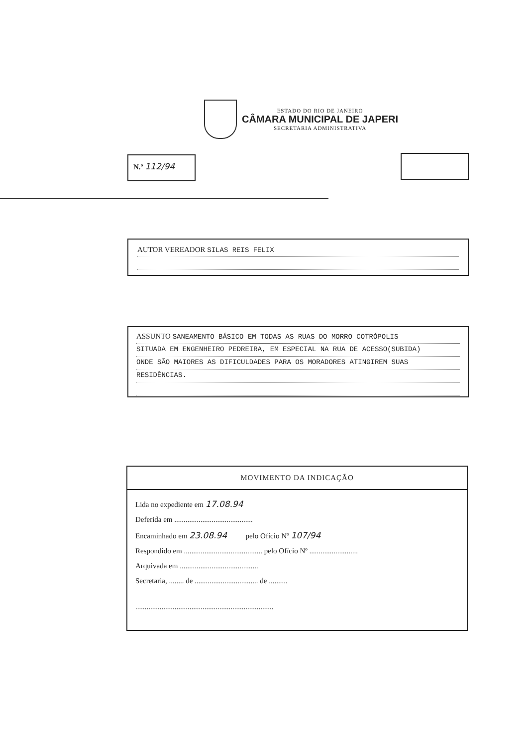ESTADO DO RIO DE JANEIRO
CÂMARA MUNICIPAL DE JAPERI
SECRETARIA ADMINISTRATIVA
N.º 112/94
AUTOR VEREADOR SILAS REIS FELIX
ASSUNTO SANEAMENTO BÁSICO EM TODAS AS RUAS DO MORRO COTRÓPOLIS
SITUADA EM ENGENHEIRO PEDREIRA, EM ESPECIAL NA RUA DE ACESSO(SUBIDA)
ONDE SÃO MAIORES AS DIFICULDADES PARA OS MORADORES ATINGIREM SUAS
RESIDÊNCIAS.
MOVIMENTO DA INDICAÇÃO
Lida no expediente em 17.08.94
Deferida em ..........................................
Encaminhado em 23.08.94 pelo Ofício Nº 107/94
Respondido em .......................................... pelo Ofício Nº ..........................
Arquivada em ..........................................
Secretaria, ........ de .................................. de ..........
..........................................................................